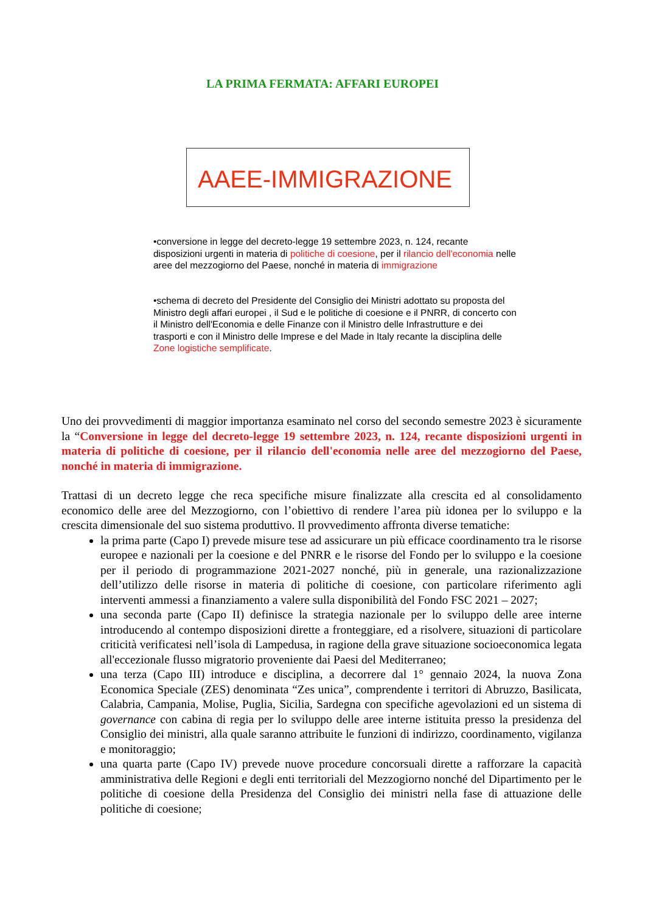LA PRIMA FERMATA: AFFARI EUROPEI
AAEE-IMMIGRAZIONE
•conversione in legge del decreto-legge 19 settembre 2023, n. 124, recante disposizioni urgenti in materia di politiche di coesione, per il rilancio dell'economia nelle aree del mezzogiorno del Paese, nonché in materia di immigrazione
•schema di decreto del Presidente del Consiglio dei Ministri adottato su proposta del Ministro degli affari europei , il Sud e le politiche di coesione e il PNRR, di concerto con il Ministro dell'Economia e delle Finanze con il Ministro delle Infrastrutture e dei trasporti e con il Ministro delle Imprese e del Made in Italy recante la disciplina delle Zone logistiche semplificate.
Uno dei provvedimenti di maggior importanza esaminato nel corso del secondo semestre 2023 è sicuramente la “Conversione in legge del decreto-legge 19 settembre 2023, n. 124, recante disposizioni urgenti in materia di politiche di coesione, per il rilancio dell'economia nelle aree del mezzogiorno del Paese, nonché in materia di immigrazione.
Trattasi di un decreto legge che reca specifiche misure finalizzate alla crescita ed al consolidamento economico delle aree del Mezzogiorno, con l’obiettivo di rendere l’area più idonea per lo sviluppo e la crescita dimensionale del suo sistema produttivo. Il provvedimento affronta diverse tematiche:
la prima parte (Capo I) prevede misure tese ad assicurare un più efficace coordinamento tra le risorse europee e nazionali per la coesione e del PNRR e le risorse del Fondo per lo sviluppo e la coesione per il periodo di programmazione 2021-2027 nonché, più in generale, una razionalizzazione dell’utilizzo delle risorse in materia di politiche di coesione, con particolare riferimento agli interventi ammessi a finanziamento a valere sulla disponibilità del Fondo FSC 2021 – 2027;
una seconda parte (Capo II) definisce la strategia nazionale per lo sviluppo delle aree interne introducendo al contempo disposizioni dirette a fronteggiare, ed a risolvere, situazioni di particolare criticità verificatesi nell’isola di Lampedusa, in ragione della grave situazione socioeconomica legata all'eccezionale flusso migratorio proveniente dai Paesi del Mediterraneo;
una terza (Capo III) introduce e disciplina, a decorrere dal 1° gennaio 2024, la nuova Zona Economica Speciale (ZES) denominata “Zes unica”, comprendente i territori di Abruzzo, Basilicata, Calabria, Campania, Molise, Puglia, Sicilia, Sardegna con specifiche agevolazioni ed un sistema di governance con cabina di regia per lo sviluppo delle aree interne istituita presso la presidenza del Consiglio dei ministri, alla quale saranno attribuite le funzioni di indirizzo, coordinamento, vigilanza e monitoraggio;
una quarta parte (Capo IV) prevede nuove procedure concorsuali dirette a rafforzare la capacità amministrativa delle Regioni e degli enti territoriali del Mezzogiorno nonché del Dipartimento per le politiche di coesione della Presidenza del Consiglio dei ministri nella fase di attuazione delle politiche di coesione;